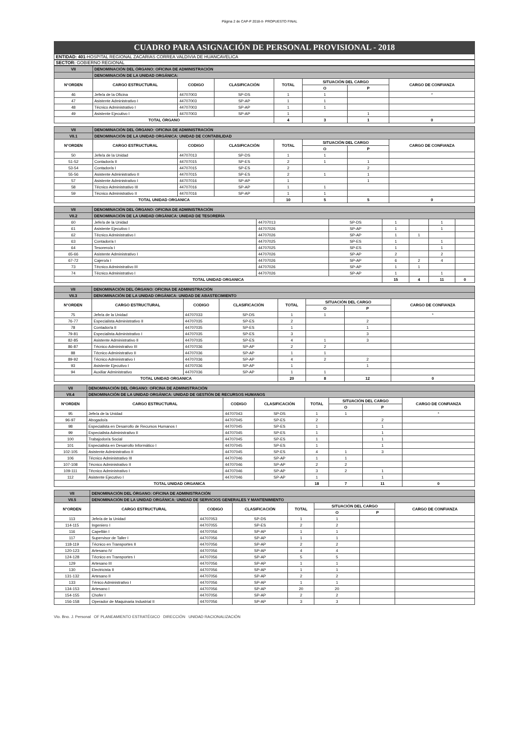Página 2 de CAP-P 2018-II- PROPUESTO FINAL
CUADRO PARA ASIGNACIÓN DE PERSONAL PROVISIONAL - 2018
ENTIDAD: 401-HOSPITAL REGIONAL ZACARIAS CORREA VALDIVIA DE HUANCAVELICA
SECTOR: GOBIERNO REGIONAL
| VII | DENOMINACIÓN DEL ÓRGANO: OFICINA DE ADMINISTRACIÓN | | | | | | |
| | DENOMINACIÓN DE LA UNIDAD ORGÁNICA: | | | | | | |
| N°ORDEN | CARGO ESTRUCTURAL | CODIGO | CLASIFICACIÓN | TOTAL | SITUACIÓN DEL CARGO | | CARGO DE CONFIANZA |
| | | | | | O | P | |
| 46 | Jefe/a de la Oficina | 44707003 | SP-DS | 1 | 1 | | * |
| 47 | Asistente Administrativo I | 44707003 | SP-AP | 1 | 1 | | |
| 48 | Técnico Administrativo I | 44707003 | SP-AP | 1 | 1 | | |
| 49 | Asistente Ejecutivo I | 44707003 | SP-AP | 1 | | 1 | |
| TOTAL ÓRGANO | | | | 4 | 3 | 1 | 0 |
| VII | DENOMINACIÓN DEL ÓRGANO: OFICINA DE ADMINISTRACIÓN | | | | | | |
| VII.1 | DENOMINACIÓN DE LA UNIDAD ORGÁNICA: UNIDAD DE CONTABILIDAD | | | | | | |
| N°ORDEN | CARGO ESTRUCTURAL | CODIGO | CLASIFICACIÓN | TOTAL | SITUACIÓN DEL CARGO | | CARGO DE CONFIANZA |
| | | | | | O | P | |
| 50 | Jefe/a de la Unidad | 44707013 | SP-DS | 1 | 1 | | |
| 51-52 | Contador/a II | 44707015 | SP-ES | 2 | 1 | 1 | |
| 53-54 | Contador/a I | 44707015 | SP-ES | 2 | | 2 | |
| 55-56 | Asistente Administrativo II | 44707015 | SP-ES | 2 | 1 | 1 | |
| 57 | Asistente Administrativo I | 44707016 | SP-AP | 1 | | 1 | |
| 58 | Técnico Administrativo III | 44707016 | SP-AP | 1 | 1 | | |
| 59 | Técnico Administrativo II | 44707016 | SP-AP | 1 | 1 | | |
| TOTAL UNIDAD ORGANICA | | | | 10 | 5 | 5 | 0 |
| VII | DENOMINACIÓN DEL ÓRGANO: OFICINA DE ADMINISTRACIÓN | | | | | | |
| VII.2 | DENOMINACIÓN DE LA UNIDAD ORGÁNICA: UNIDAD DE TESORERÍA | | | | | | |
| 60 | Jefe/a de la Unidad | 44707013 | SP-DS | 1 | | 1 | |
| 61 | Asistente Ejecutivo I | 44707026 | SP-AP | 1 | | 1 | |
| 62 | Técnico Administrativo I | 44707026 | SP-AP | 1 | 1 | | |
| 63 | Contador/a I | 44707025 | SP-ES | 1 | | 1 | |
| 64 | Tesorero/a I | 44707025 | SP-ES | 1 | | 1 | |
| 65-66 | Asistente Administrativo I | 44707026 | SP-AP | 2 | | 2 | |
| 67-72 | Cajero/a I | 44707026 | SP-AP | 6 | 2 | 4 | |
| 73 | Técnico Administrativo III | 44707026 | SP-AP | 1 | 1 | | |
| 74 | Técnico Administrativo I | 44707026 | SP-AP | 1 | | 1 | |
| TOTAL UNIDAD ORGANICA | | | | 15 | 4 | 11 | 0 |
| VII | DENOMINACIÓN DEL ÓRGANO: OFICINA DE ADMINISTRACIÓN | | | | | | |
| VII.3 | DENOMINACIÓN DE LA UNIDAD ORGÁNICA: UNIDAD DE ABASTECIMIENTO | | | | | | |
| N°ORDEN | CARGO ESTRUCTURAL | CODIGO | CLASIFICACIÓN | TOTAL | SITUACIÓN DEL CARGO | | CARGO DE CONFIANZA |
| | | | | | O | P | |
| 75 | Jefe/a de la Unidad | 44707033 | SP-DS | 1 | 1 | | * |
| 76-77 | Especialista Administrativo II | 44707035 | SP-ES | 2 | | 2 | |
| 78 | Contador/a II | 44707035 | SP-ES | 1 | | 1 | |
| 79-81 | Especialista Administrativo I | 44707035 | SP-ES | 3 | | 3 | |
| 82-85 | Asistente Administrativo II | 44707035 | SP-ES | 4 | 1 | 3 | |
| 86-87 | Técnico Administrativo III | 44707036 | SP-AP | 2 | 2 | | |
| 88 | Técnico Administrativo II | 44707036 | SP-AP | 1 | 1 | | |
| 89-92 | Técnico Administrativo I | 44707036 | SP-AP | 4 | 2 | 2 | |
| 93 | Asistente Ejecutivo I | 44707036 | SP-AP | 1 | | 1 | |
| 94 | Auxiliar Administrativo | 44707036 | SP-AP | 1 | 1 | | |
| TOTAL UNIDAD ORGANICA | | | | 20 | 8 | 12 | 0 |
| VII | DENOMINACIÓN DEL ÓRGANO: OFICINA DE ADMINISTRACIÓN | | | | | | |
| VII.4 | DENOMINACIÓN DE LA UNIDAD ORGÁNICA: UNIDAD DE GESTIÓN DE RECURSOS HUMANOS | | | | | | |
| N°ORDEN | CARGO ESTRUCTURAL | CODIGO | CLASIFICACIÓN | TOTAL | SITUACIÓN DEL CARGO | | CARGO DE CONFIANZA |
| | | | | | O | P | |
| 95 | Jefe/a de la Unidad | 44707043 | SP-DS | 1 | 1 | | * |
| 96-97 | Abogado/a | 44707045 | SP-ES | 2 | | 2 | |
| 98 | Especialista en Desarrollo de Recursos Humanos I | 44707045 | SP-ES | 1 | | 1 | |
| 99 | Especialista Administrativo II | 44707045 | SP-ES | 1 | | 1 | |
| 100 | Trabajodor/a Social | 44707045 | SP-ES | 1 | | 1 | |
| 101 | Especialista en Desarrollo Informático I | 44707045 | SP-ES | 1 | | 1 | |
| 102-105 | Asistente Administrativo II | 44707045 | SP-ES | 4 | 1 | 3 | |
| 106 | Técnico Administrativo III | 44707046 | SP-AP | 1 | 1 | | |
| 107-108 | Técnico Administrativo II | 44707046 | SP-AP | 2 | 2 | | |
| 109-111 | Técnico Administrativo I | 44707046 | SP-AP | 3 | 2 | 1 | |
| 112 | Asistente Ejecutivo I | 44707046 | SP-AP | 1 | | 1 | |
| TOTAL UNIDAD ORGANICA | | | | 18 | 7 | 11 | 0 |
| VII | DENOMINACIÓN DEL ÓRGANO: OFICINA DE ADMINISTRACIÓN | | | | | | |
| VII.5 | DENOMINACIÓN DE LA UNIDAD ORGÁNICA: UNIDAD DE SERVICIOS GENERALES Y MANTENIMIENTO | | | | | | |
| N°ORDEN | CARGO ESTRUCTURAL | CODIGO | CLASIFICACIÓN | TOTAL | SITUACIÓN DEL CARGO | | CARGO DE CONFIANZA |
| | | | | | O | P | |
| 113 | Jefe/a de la Unidad | 44707053 | SP-DS | 1 | 1 | | |
| 114-115 | Ingeniero I | 44707055 | SP-ES | 2 | 2 | | |
| 116 | Capellán I | 44707056 | SP-AP | 1 | 1 | | |
| 117 | Supervisor de Taller I | 44707056 | SP-AP | 1 | 1 | | |
| 118-119 | Técnico en Transportes II | 44707056 | SP-AP | 2 | 2 | | |
| 120-123 | Artesano IV | 44707056 | SP-AP | 4 | 4 | | |
| 124-128 | Técnico en Transportes I | 44707056 | SP-AP | 5 | 5 | | |
| 129 | Artesano III | 44707056 | SP-AP | 1 | 1 | | |
| 130 | Electricista II | 44707056 | SP-AP | 1 | 1 | | |
| 131-132 | Artesano II | 44707056 | SP-AP | 2 | 2 | | |
| 133 | Ténico Administrativo I | 44707056 | SP-AP | 1 | 1 | | |
| 134-153 | Artesano I | 44707056 | SP-AP | 20 | 20 | | |
| 154-155 | Chofer I | 44707056 | SP-AP | 2 | 2 | | |
| 156-158 | Operador de Maquinaria Industrial II | 44707056 | SP-AP | 3 | 3 | | |
Vto. Bno. J. Personal OF PLANEAMIENTO ESTRATÉGICO DIRECCIÓN UNIDAD RACIONALIZACIÓN